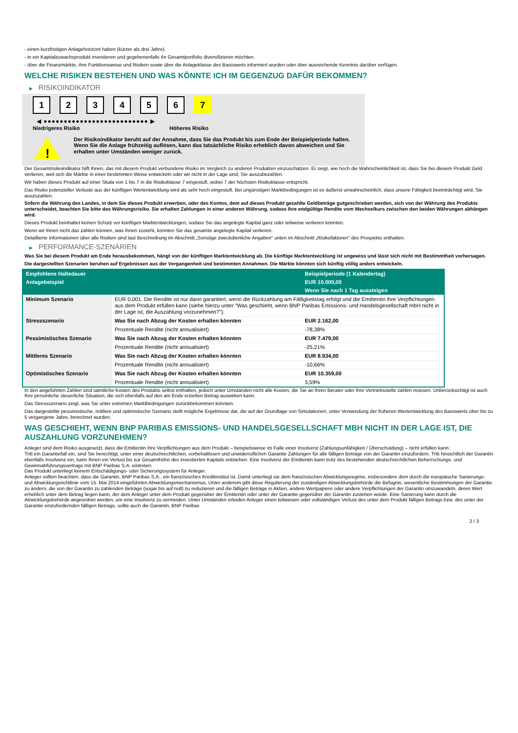- einen kurzfristigen Anlagehorizont haben (kürzer als drei Jahre).
- in ein Kapitalzuwachsprodukt investieren und gegebenenfalls ihr Gesamtportfolio diversifizieren möchten.
- über die Finanzmärkte, ihre Funktionsweise und Risiken sowie über die Anlageklasse des Basiswerts informiert wurden oder über ausreichende Kenntnis darüber verfügen.
WELCHE RISIKEN BESTEHEN UND WAS KÖNNTE ICH IM GEGENZUG DAFÜR BEKOMMEN?
▶ RISIKOINDIKATOR
1 2 3 4 5 6 7
◀ ●●●●●●●●●●●●●●●●●●●●●●●●●● ▶
Niedrigeres Risiko Höheres Risiko
!
Der Risikoindikator beruht auf der Annahme, dass Sie das Produkt bis zum Ende der Beispielperiode halten.
Wenn Sie die Anlage frühzeitig auflösen, kann das tatsächliche Risiko erheblich davon abweichen und Sie erhalten unter Umständen weniger zurück.
Der Gesamtrisikoindikator hilft Ihnen, das mit diesem Produkt verbundene Risiko im Vergleich zu anderen Produkten einzuschätzen. Er zeigt, wie hoch die Wahrscheinlichkeit ist, dass Sie bei diesem Produkt Geld verlieren, weil sich die Märkte in einer bestimmten Weise entwickeln oder wir nicht in der Lage sind, Sie auszubezahlen.
Wir haben dieses Produkt auf einer Skala von 1 bis 7 in die Risikoklasse 7 eingestuft, wobei 7 der höchsten Risikoklasse entspricht.
Das Risiko potenzieller Verluste aus der künftigen Wertentwicklung wird als sehr hoch eingestuft. Bei ungünstigen Marktbedingungen ist es äußerst unwahrscheinlich, dass unsere Fähigkeit beeinträchtigt wird, Sie auszuzahlen.
Sofern die Währung des Landes, in dem Sie dieses Produkt erwerben, oder des Kontos, dem auf dieses Produkt gezahlte Geldbeträge gutgeschrieben werden, sich von der Währung des Produkts unterscheidet, beachten Sie bitte das Währungsrisiko. Sie erhalten Zahlungen in einer anderen Währung, sodass Ihre endgültige Rendite vom Wechselkurs zwischen den beiden Währungen abhängen wird.
Dieses Produkt beinhaltet keinen Schutz vor künftigen Marktentwicklungen, sodass Sie das angelegte Kapital ganz oder teilweise verlieren könnten.
Wenn wir Ihnen nicht das zahlen können, was Ihnen zusteht, könnten Sie das gesamte angelegte Kapital verlieren.
Detaillierte Informationen über alle Risiken sind laut Beschreibung im Abschnitt „Sonstige zweckdienliche Angaben“ unten im Abschnitt „Risikofaktoren“ des Prospekts enthalten.
▶ PERFORMANCE-SZENARIEN
Was Sie bei diesem Produkt am Ende herausbekommen, hängt von der künftigen Marktentwicklung ab. Die künftige Marktentwicklung ist ungewiss und lässt sich nicht mit Bestimmtheit vorhersagen.
Die dargestellten Szenarien beruhen auf Ergebnissen aus der Vergangenheit und bestimmten Annahmen. Die Märkte könnten sich künftig völlig anders entwickeln.
| Empfohlene Haltedauer | | Beispielperiode (1 Kalendertag) |
| --- | --- | --- |
| Anlagebeispiel | | EUR 10.000,00 |
| | | Wenn Sie nach 1 Tag aussteigen |
| Minimum Szenario | EUR 0,001. Die Rendite ist nur dann garantiert, wenn die Rückzahlung am Fälligkeitstag erfolgt und die Emittentin ihre Verpflichtungen aus dem Produkt erfüllen kann (siehe hierzu unter "Was geschieht, wenn BNP Paribas Emissions- und Handelsgesellschaft mbH nicht in der Lage ist, die Auszahlung vorzunehmen?"). | |
| Stressszenario | Was Sie nach Abzug der Kosten erhalten könnten | EUR 2.162,00 |
| | Prozentuale Rendite (nicht annualisiert) | -78,38% |
| Pessimistisches Szenario | Was Sie nach Abzug der Kosten erhalten könnten | EUR 7.479,00 |
| | Prozentuale Rendite (nicht annualisiert) | -25,21% |
| Mittleres Szenario | Was Sie nach Abzug der Kosten erhalten könnten | EUR 8.934,00 |
| | Prozentuale Rendite (nicht annualisiert) | -10,66% |
| Optimistisches Szenario | Was Sie nach Abzug der Kosten erhalten könnten | EUR 10.359,00 |
| | Prozentuale Rendite (nicht annualisiert) | 3,59% |
In den angeführten Zahlen sind sämtliche Kosten des Produkts selbst enthalten, jedoch unter Umständen nicht alle Kosten, die Sie an Ihren Berater oder Ihre Vertriebsstelle zahlen müssen. Unberücksichtigt ist auch Ihre persönliche steuerliche Situation, die sich ebenfalls auf den am Ende erzielten Betrag auswirken kann.
Das Stressszenario zeigt, was Sie unter extremen Marktbedingungen zurückbekommen könnten.
Das dargestellte pessimistische, mittlere und optimistische Szenario stellt mögliche Ergebnisse dar, die auf der Grundlage von Simulationen, unter Verwendung der früheren Wertentwicklung des Basiswerts über bis zu 5 vergangene Jahre, berechnet wurden.
WAS GESCHIEHT, WENN BNP PARIBAS EMISSIONS- UND HANDELSGESELLSCHAFT MBH NICHT IN DER LAGE IST, DIE AUSZAHLUNG VORZUNEHMEN?
Anleger sind dem Risiko ausgesetzt, dass die Emittentin ihre Verpflichtungen aus dem Produkt – beispielsweise im Falle einer Insolvenz (Zahlungsunfähigkeit / Überschuldung) – nicht erfüllen kann.
Tritt ein Garantiefall ein, sind Sie berechtigt, unter einer deutschrechtlichen, vorbehaltlosen und unwiderruflichen Garantie Zahlungen für alle fälligen Beträge von der Garantin einzufordern. Tritt hinsichtlich der Garantin ebenfalls Insolvenz ein, kann Ihnen ein Verlust bis zur Gesamthöhe des investierten Kapitals entstehen. Eine Insolvenz der Emittentin kann trotz des bestehenden deutschrechtlichen Beherrschungs- und Gewinnabführungsvertrags mit BNP Paribas S.A. eintreten.
Das Produkt unterliegt keinem Entschädigungs- oder Sicherungssystem für Anleger.
Anleger sollten beachten, dass die Garantin, BNP Paribas S.A., ein französisches Kreditinstitut ist. Damit unterliegt sie dem französischen Abwicklungsregime, insbesondere dem durch die europäische Sanierungs- und Abwicklungsrichtlinie vom 15. Mai 2014 eingeführten Abwicklungsmechanismus. Unter anderem gibt diese Regulierung der zuständigen Abwicklungsbehörde die Befugnis, wesentliche Bestimmungen der Garantie zu ändern, die von der Garantin zu zahlenden Beträge (sogar bis auf null) zu reduzieren und die fälligen Beträge in Aktien, andere Wertpapiere oder andere Verpflichtungen der Garantin umzuwandeln, deren Wert erheblich unter dem Betrag liegen kann, der dem Anleger unter dem Produkt gegenüber der Emittentin oder unter der Garantie gegenüber der Garantin zustehen würde. Eine Sanierung kann durch die Abwicklungsbehörde angeordnet werden, um eine Insolvenz zu vermeiden. Unter Umständen erleiden Anleger einen teilweisen oder vollständigen Verlust des unter dem Produkt fälligen Betrags bzw. des unter der Garantie einzufordernden fälligen Betrags, sollte auch die Garantin, BNP Paribas
2 / 3